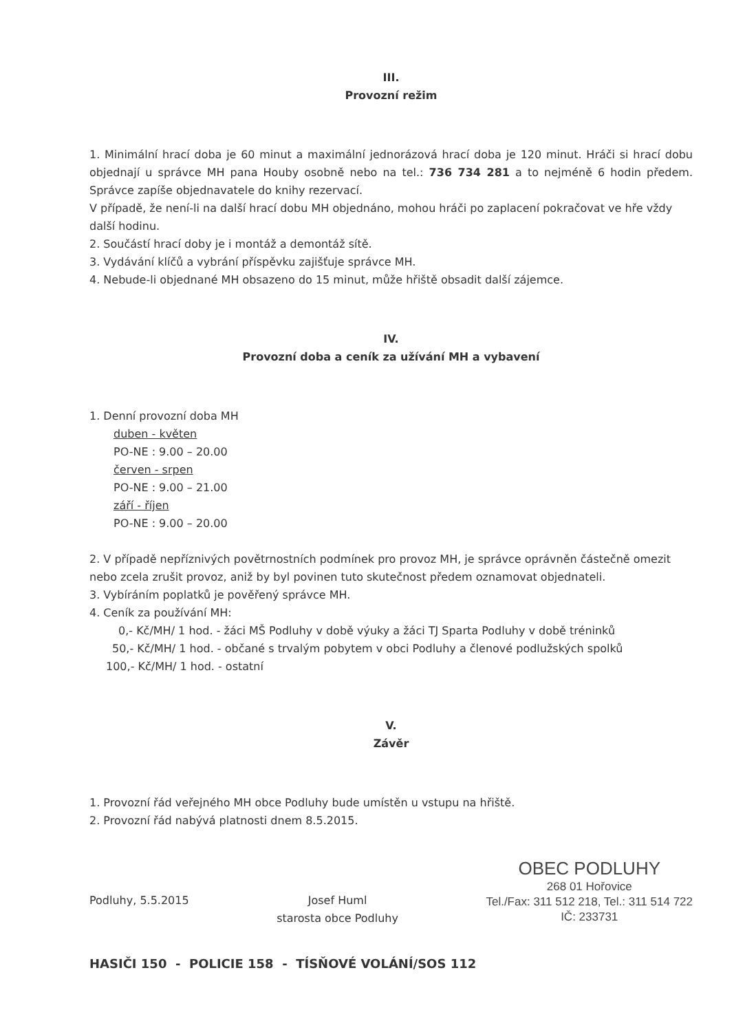III.
Provozní režim
1. Minimální hrací doba je 60 minut a maximální jednorázová hrací doba je 120 minut. Hráči si hrací dobu objednají u správce MH pana Houby osobně nebo na tel.: 736 734 281 a to nejméně 6 hodin předem. Správce zapíše objednavatele do knihy rezervací.
V případě, že není-li na další hrací dobu MH objednáno, mohou hráči po zaplacení pokračovat ve hře vždy další hodinu.
2. Součástí hrací doby je i montáž a demontáž sítě.
3. Vydávání klíčů a vybrání příspěvku zajišťuje správce MH.
4. Nebude-li objednané MH obsazeno do 15 minut, může hřiště obsadit další zájemce.
IV.
Provozní doba a ceník za užívání MH a vybavení
1. Denní provozní doba MH
duben - květen
PO-NE : 9.00 – 20.00
červen - srpen
PO-NE : 9.00 – 21.00
září - říjen
PO-NE : 9.00 – 20.00
2. V případě nepříznivých povětrnostních podmínek pro provoz MH, je správce oprávněn částečně omezit nebo zcela zrušit provoz, aniž by byl povinen tuto skutečnost předem oznamovat objednateli.
3. Vybíráním poplatků je pověřený správce MH.
4. Ceník za používání MH:
0,- Kč/MH/ 1 hod. - žáci MŠ Podluhy v době výuky a žáci TJ Sparta Podluhy v době tréninků
50,- Kč/MH/ 1 hod. - občané s trvalým pobytem v obci Podluhy a členové podlužských spolků
100,- Kč/MH/ 1 hod. - ostatní
V.
Závěr
1. Provozní řád veřejného MH obce Podluhy bude umístěn u vstupu na hřiště.
2. Provozní řád nabývá platnosti dnem 8.5.2015.
Podluhy, 5.5.2015 Josef Huml
starosta obce Podluhy
OBEC PODLUHY
268 01 Hořovice
Tel./Fax: 311 512 218, Tel.: 311 514 722
IČ: 233731
HASIČI 150 - POLICIE 158 - TÍSŇOVÉ VOLÁNÍ/SOS 112